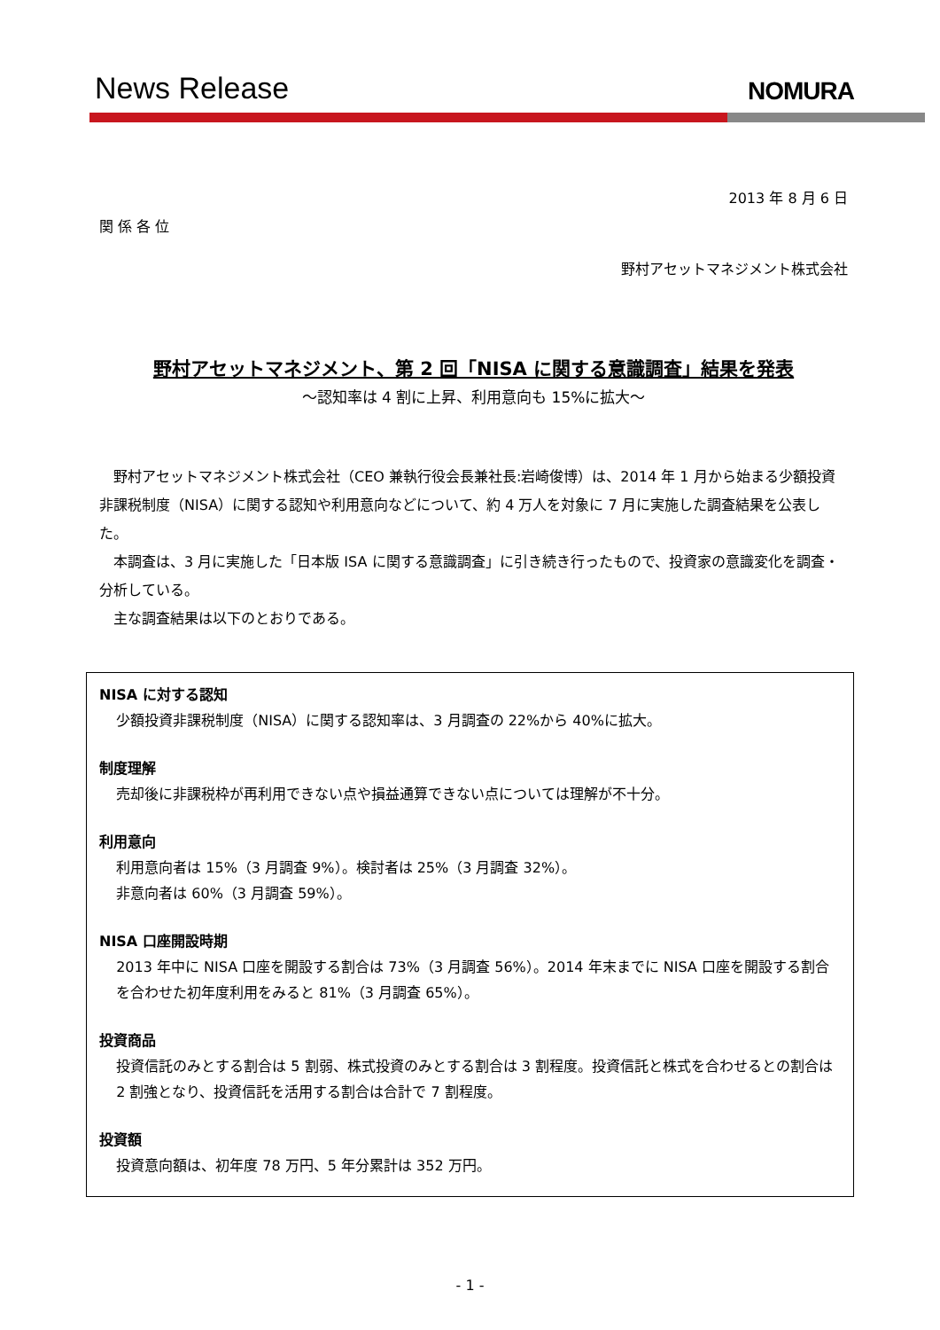News Release
NOMURA
2013 年 8 月 6 日
関 係 各 位
野村アセットマネジメント株式会社
野村アセットマネジメント、第 2 回「NISA に関する意識調査」結果を発表
～認知率は 4 割に上昇、利用意向も 15%に拡大～
野村アセットマネジメント株式会社（CEO 兼執行役会長兼社長:岩崎俊博）は、2014 年 1 月から始まる少額投資非課税制度（NISA）に関する認知や利用意向などについて、約 4 万人を対象に 7 月に実施した調査結果を公表した。
本調査は、3 月に実施した「日本版 ISA に関する意識調査」に引き続き行ったもので、投資家の意識変化を調査・分析している。
主な調査結果は以下のとおりである。
NISA に対する認知
少額投資非課税制度（NISA）に関する認知率は、3 月調査の 22%から 40%に拡大。
制度理解
売却後に非課税枠が再利用できない点や損益通算できない点については理解が不十分。
利用意向
利用意向者は 15%（3 月調査 9%）。検討者は 25%（3 月調査 32%）。
非意向者は 60%（3 月調査 59%）。
NISA 口座開設時期
2013 年中に NISA 口座を開設する割合は 73%（3 月調査 56%）。2014 年末までに NISA 口座を開設する割合を合わせた初年度利用をみると 81%（3 月調査 65%）。
投資商品
投資信託のみとする割合は 5 割弱、株式投資のみとする割合は 3 割程度。投資信託と株式を合わせるとの割合は 2 割強となり、投資信託を活用する割合は合計で 7 割程度。
投資額
投資意向額は、初年度 78 万円、5 年分累計は 352 万円。
- 1 -